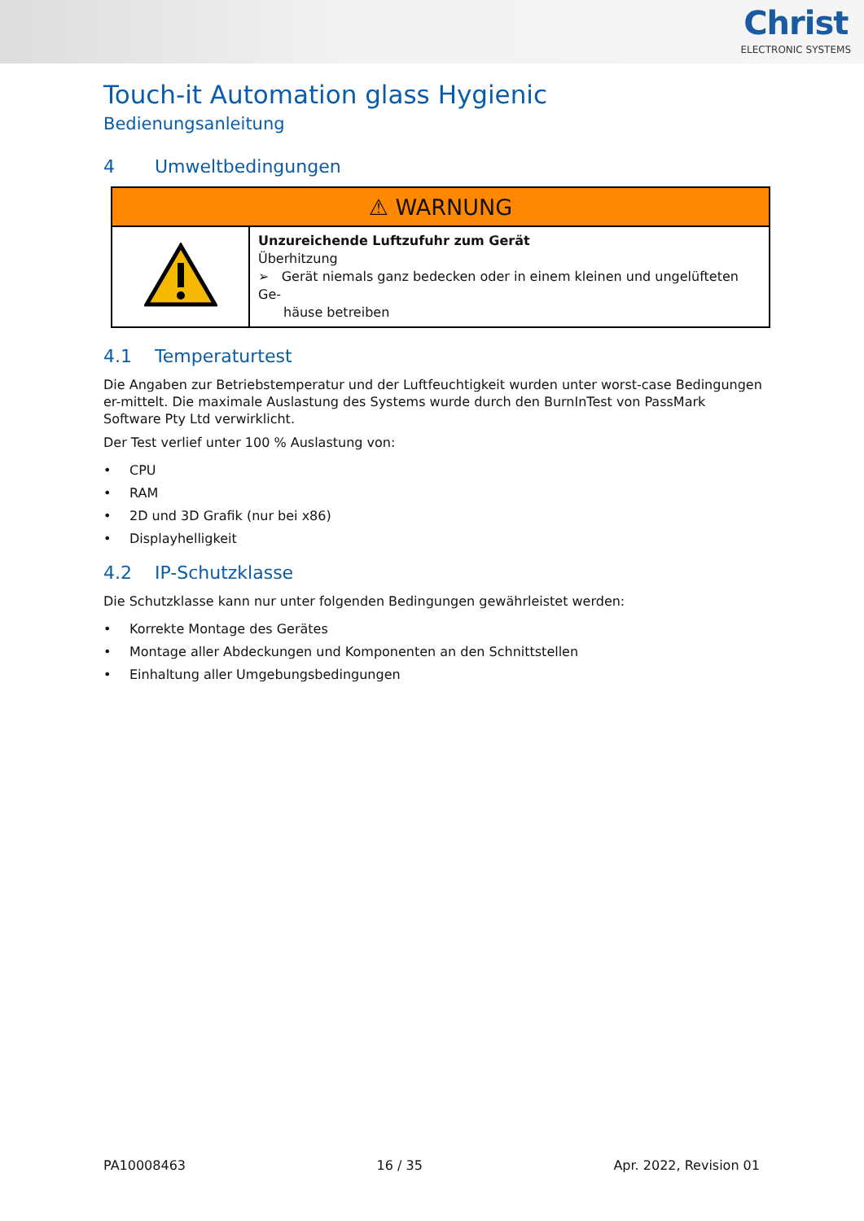Christ
ELECTRONIC SYSTEMS
Touch-it Automation glass Hygienic
Bedienungsanleitung
4 Umweltbedingungen
| ⚠ WARNUNG | |
| --- | --- |
| | Unzureichende Luftzufuhr zum Gerät Überhitzung ➢ Gerät niemals ganz bedecken oder in einem kleinen und ungelüfteten Ge- häuse betreiben |
4.1 Temperaturtest
Die Angaben zur Betriebstemperatur und der Luftfeuchtigkeit wurden unter worst-case Bedingungen er-mittelt. Die maximale Auslastung des Systems wurde durch den BurnInTest von PassMark Software Pty Ltd verwirklicht.
Der Test verlief unter 100 % Auslastung von:
CPU
RAM
2D und 3D Grafik (nur bei x86)
Displayhelligkeit
4.2 IP-Schutzklasse
Die Schutzklasse kann nur unter folgenden Bedingungen gewährleistet werden:
Korrekte Montage des Gerätes
Montage aller Abdeckungen und Komponenten an den Schnittstellen
Einhaltung aller Umgebungsbedingungen
PA10008463 16 / 35 Apr. 2022, Revision 01